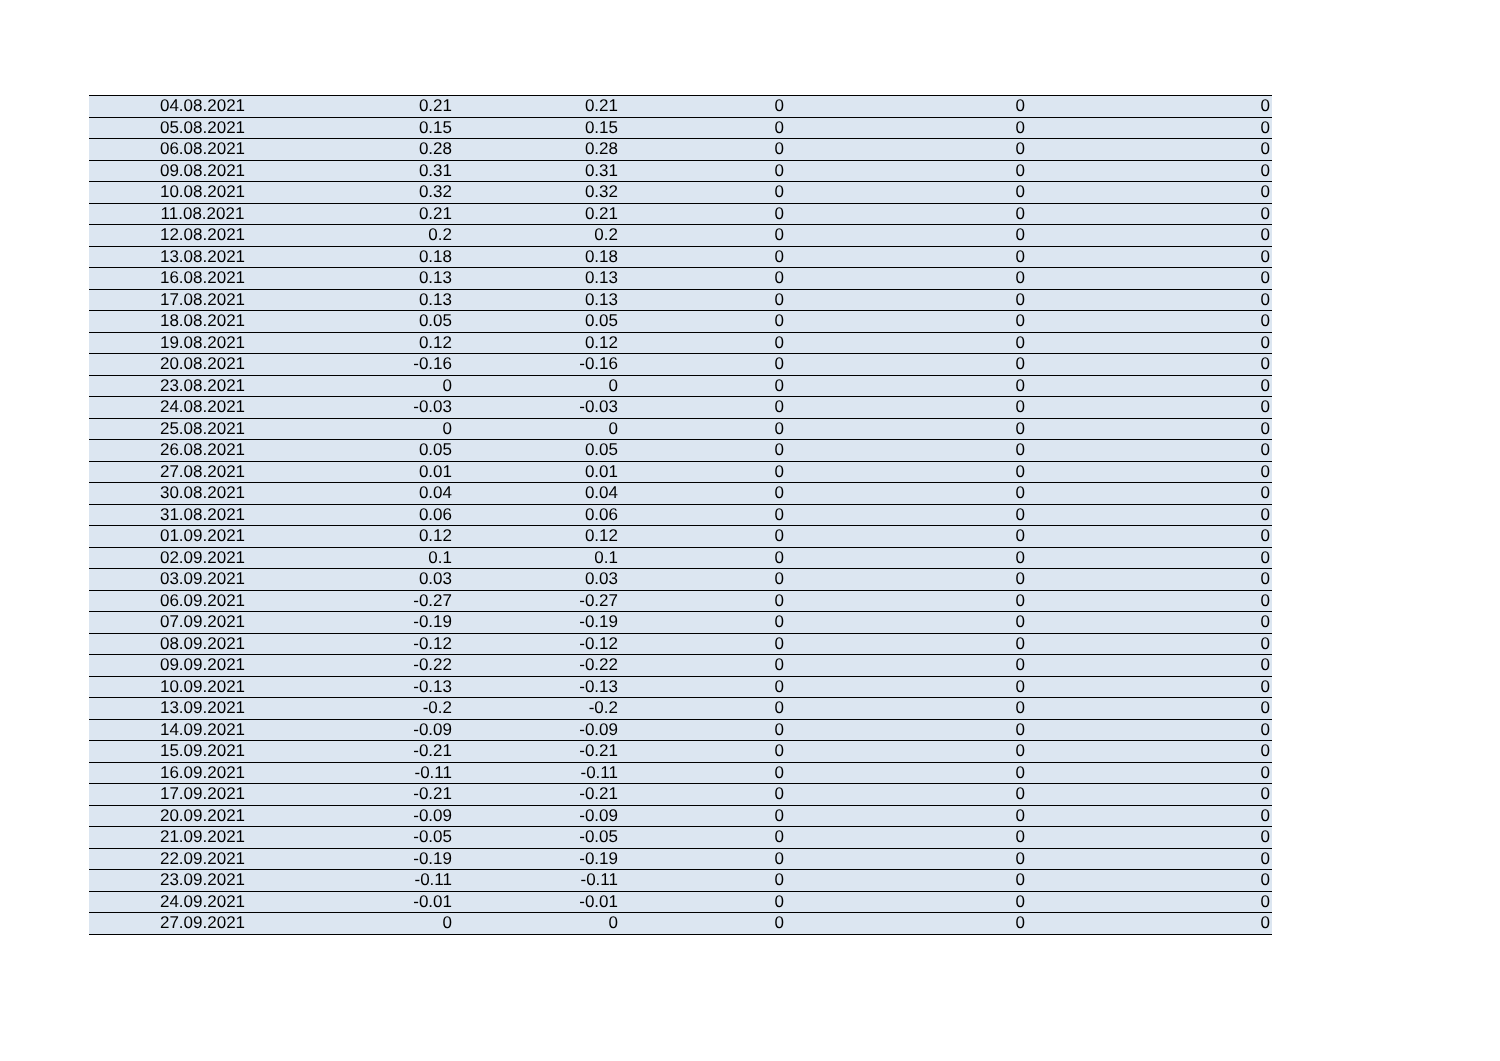| 04.08.2021 | 0.21 | 0.21 | 0 | 0 | 0 |
| 05.08.2021 | 0.15 | 0.15 | 0 | 0 | 0 |
| 06.08.2021 | 0.28 | 0.28 | 0 | 0 | 0 |
| 09.08.2021 | 0.31 | 0.31 | 0 | 0 | 0 |
| 10.08.2021 | 0.32 | 0.32 | 0 | 0 | 0 |
| 11.08.2021 | 0.21 | 0.21 | 0 | 0 | 0 |
| 12.08.2021 | 0.2 | 0.2 | 0 | 0 | 0 |
| 13.08.2021 | 0.18 | 0.18 | 0 | 0 | 0 |
| 16.08.2021 | 0.13 | 0.13 | 0 | 0 | 0 |
| 17.08.2021 | 0.13 | 0.13 | 0 | 0 | 0 |
| 18.08.2021 | 0.05 | 0.05 | 0 | 0 | 0 |
| 19.08.2021 | 0.12 | 0.12 | 0 | 0 | 0 |
| 20.08.2021 | -0.16 | -0.16 | 0 | 0 | 0 |
| 23.08.2021 | 0 | 0 | 0 | 0 | 0 |
| 24.08.2021 | -0.03 | -0.03 | 0 | 0 | 0 |
| 25.08.2021 | 0 | 0 | 0 | 0 | 0 |
| 26.08.2021 | 0.05 | 0.05 | 0 | 0 | 0 |
| 27.08.2021 | 0.01 | 0.01 | 0 | 0 | 0 |
| 30.08.2021 | 0.04 | 0.04 | 0 | 0 | 0 |
| 31.08.2021 | 0.06 | 0.06 | 0 | 0 | 0 |
| 01.09.2021 | 0.12 | 0.12 | 0 | 0 | 0 |
| 02.09.2021 | 0.1 | 0.1 | 0 | 0 | 0 |
| 03.09.2021 | 0.03 | 0.03 | 0 | 0 | 0 |
| 06.09.2021 | -0.27 | -0.27 | 0 | 0 | 0 |
| 07.09.2021 | -0.19 | -0.19 | 0 | 0 | 0 |
| 08.09.2021 | -0.12 | -0.12 | 0 | 0 | 0 |
| 09.09.2021 | -0.22 | -0.22 | 0 | 0 | 0 |
| 10.09.2021 | -0.13 | -0.13 | 0 | 0 | 0 |
| 13.09.2021 | -0.2 | -0.2 | 0 | 0 | 0 |
| 14.09.2021 | -0.09 | -0.09 | 0 | 0 | 0 |
| 15.09.2021 | -0.21 | -0.21 | 0 | 0 | 0 |
| 16.09.2021 | -0.11 | -0.11 | 0 | 0 | 0 |
| 17.09.2021 | -0.21 | -0.21 | 0 | 0 | 0 |
| 20.09.2021 | -0.09 | -0.09 | 0 | 0 | 0 |
| 21.09.2021 | -0.05 | -0.05 | 0 | 0 | 0 |
| 22.09.2021 | -0.19 | -0.19 | 0 | 0 | 0 |
| 23.09.2021 | -0.11 | -0.11 | 0 | 0 | 0 |
| 24.09.2021 | -0.01 | -0.01 | 0 | 0 | 0 |
| 27.09.2021 | 0 | 0 | 0 | 0 | 0 |